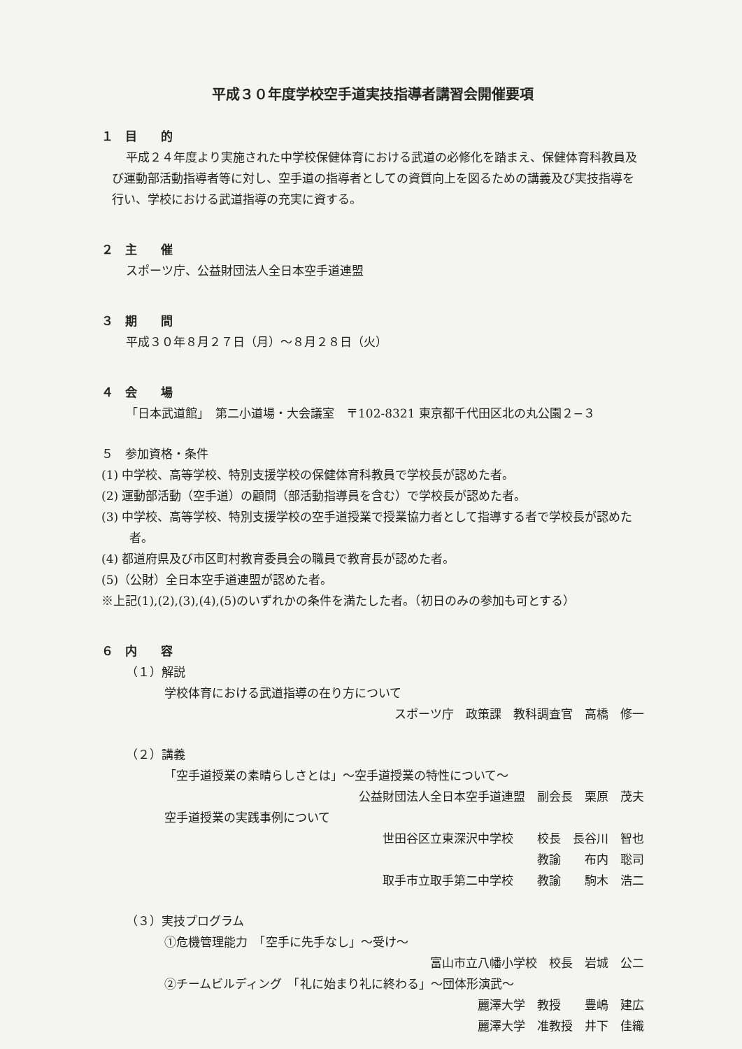平成３０年度学校空手道実技指導者講習会開催要項
１　目　　的
平成２４年度より実施された中学校保健体育における武道の必修化を踏まえ、保健体育科教員及び運動部活動指導者等に対し、空手道の指導者としての資質向上を図るための講義及び実技指導を行い、学校における武道指導の充実に資する。
２　主　　催
スポーツ庁、公益財団法人全日本空手道連盟
３　期　　間
平成３０年８月２７日（月）～８月２８日（火）
４　会　　場
「日本武道館」　第二小道場・大会議室　〒102-8321 東京都千代田区北の丸公園２−３
５　参加資格・条件
(1) 中学校、高等学校、特別支援学校の保健体育科教員で学校長が認めた者。
(2) 運動部活動（空手道）の顧問（部活動指導員を含む）で学校長が認めた者。
(3) 中学校、高等学校、特別支援学校の空手道授業で授業協力者として指導する者で学校長が認めた者。
(4) 都道府県及び市区町村教育委員会の職員で教育長が認めた者。
(5)（公財）全日本空手道連盟が認めた者。
※上記(1),(2),(3),(4),(5)のいずれかの条件を満たした者。（初日のみの参加も可とする）
６　内　　容
（１）解説
学校体育における武道指導の在り方について
スポーツ庁　政策課　教科調査官　高橋　修一
（２）講義
「空手道授業の素晴らしさとは」～空手道授業の特性について～
公益財団法人全日本空手道連盟　副会長　栗原　茂夫
空手道授業の実践事例について
世田谷区立東深沢中学校　　校長　長谷川　智也
教諭　　布内　聡司
取手市立取手第二中学校　　教諭　　駒木　浩二
（３）実技プログラム
①危機管理能力　「空手に先手なし」～受け～
富山市立八幡小学校　校長　岩城　公二
②チームビルディング　「礼に始まり礼に終わる」～団体形演武～
麗澤大学　教授　　豊嶋　建広
麗澤大学　准教授　井下　佳織